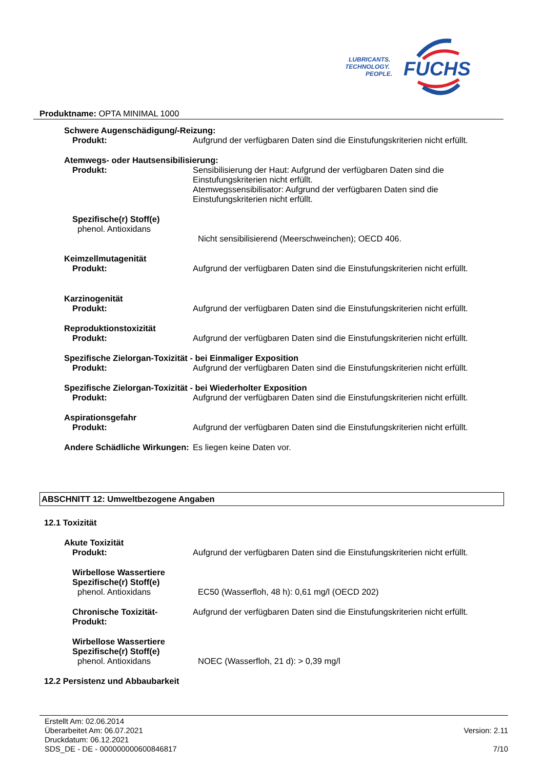LUBRICANTS.
TECHNOLOGY.
PEOPLE.
FUCHS
Produktname: OPTA MINIMAL 1000
Schwere Augenschädigung/-Reizung:
Produkt: Aufgrund der verfügbaren Daten sind die Einstufungskriterien nicht erfüllt.
Atemwegs- oder Hautsensibilisierung:
Produkt: Sensibilisierung der Haut: Aufgrund der verfügbaren Daten sind die Einstufungskriterien nicht erfüllt.
Atemwegssensibilisator: Aufgrund der verfügbaren Daten sind die Einstufungskriterien nicht erfüllt.
Spezifische(r) Stoff(e)
phenol. Antioxidans
Nicht sensibilisierend (Meerschweinchen); OECD 406.
Keimzellmutagenität
Produkt: Aufgrund der verfügbaren Daten sind die Einstufungskriterien nicht erfüllt.
Karzinogenität
Produkt: Aufgrund der verfügbaren Daten sind die Einstufungskriterien nicht erfüllt.
Reproduktionstoxizität
Produkt: Aufgrund der verfügbaren Daten sind die Einstufungskriterien nicht erfüllt.
Spezifische Zielorgan-Toxizität - bei Einmaliger Exposition
Produkt: Aufgrund der verfügbaren Daten sind die Einstufungskriterien nicht erfüllt.
Spezifische Zielorgan-Toxizität - bei Wiederholter Exposition
Produkt: Aufgrund der verfügbaren Daten sind die Einstufungskriterien nicht erfüllt.
Aspirationsgefahr
Produkt: Aufgrund der verfügbaren Daten sind die Einstufungskriterien nicht erfüllt.
Andere Schädliche Wirkungen:
Es liegen keine Daten vor.
ABSCHNITT 12: Umweltbezogene Angaben
12.1 Toxizität
Akute Toxizität
Produkt: Aufgrund der verfügbaren Daten sind die Einstufungskriterien nicht erfüllt.
Wirbellose Wassertiere
Spezifische(r) Stoff(e)
phenol. Antioxidans EC50 (Wasserfloh, 48 h): 0,61 mg/l (OECD 202)
Chronische Toxizität-
Produkt:
Aufgrund der verfügbaren Daten sind die Einstufungskriterien nicht erfüllt.
Wirbellose Wassertiere
Spezifische(r) Stoff(e)
phenol. Antioxidans NOEC (Wasserfloh, 21 d): > 0,39 mg/l
12.2 Persistenz und Abbaubarkeit
Erstellt Am: 02.06.2014
Überarbeitet Am: 06.07.2021
Druckdatum: 06.12.2021
SDS_DE - DE - 000000000600846817
Version: 2.11
7/10